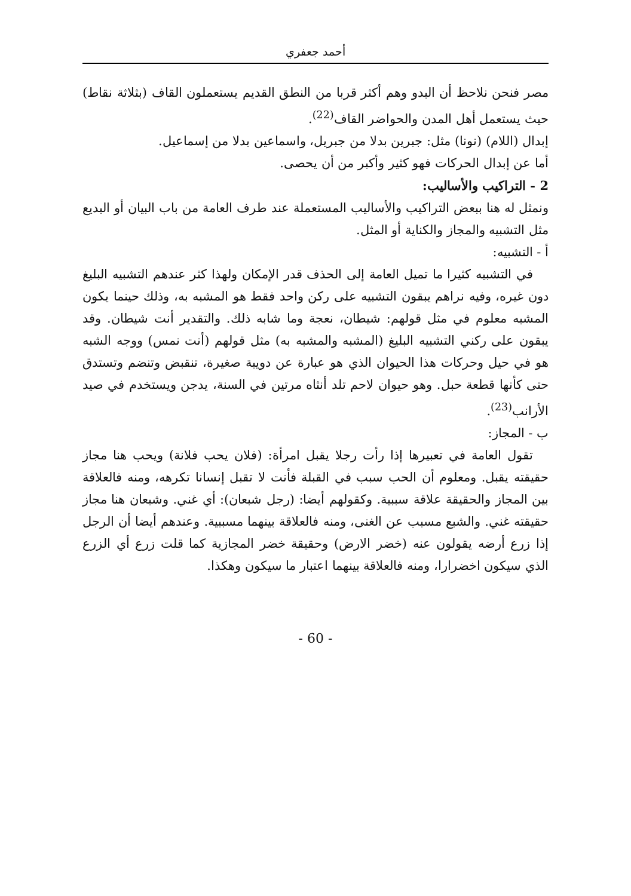أحمد جعفري
مصر فنحن نلاحظ أن البدو وهم أكثر قربا من النطق القديم يستعملون القاف (بثلاثة نقاط) حيث يستعمل أهل المدن والحواضر القاف<sup>(22)</sup>.
إبدال (اللام) (نونا) مثل: جبرين بدلا من جبريل، واسماعين بدلا من إسماعيل.
أما عن إبدال الحركات فهو كثير وأكبر من أن يحصى.
2 - التراكيب والأساليب:
ونمثل له هنا ببعض التراكيب والأساليب المستعملة عند طرف العامة من باب البيان أو البديع مثل التشبيه والمجاز والكناية أو المثل.
أ - التشبيه:
في التشبيه كثيرا ما تميل العامة إلى الحذف قدر الإمكان ولهذا كثر عندهم التشبيه البليغ دون غيره، وفيه نراهم يبقون التشبيه على ركن واحد فقط هو المشبه به، وذلك حينما يكون المشبه معلوم في مثل قولهم: شيطان، نعجة وما شابه ذلك. والتقدير أنت شيطان. وقد يبقون على ركني التشبيه البليغ (المشبه والمشبه به) مثل قولهم (أنت نمس) ووجه الشبه هو في حيل وحركات هذا الحيوان الذي هو عبارة عن دويبة صغيرة، تنقبض وتنضم وتستدق حتى كأنها قطعة حبل. وهو حيوان لاحم تلد أنثاه مرتين في السنة، يدجن ويستخدم في صيد الأرانب<sup>(23)</sup>.
ب - المجاز:
تقول العامة في تعبيرها إذا رأت رجلا يقبل امرأة: (فلان يحب فلانة) ويحب هنا مجاز حقيقته يقبل. ومعلوم أن الحب سبب في القبلة فأنت لا تقبل إنسانا تكرهه، ومنه فالعلاقة بين المجاز والحقيقة علاقة سببية. وكقولهم أيضا: (رجل شبعان): أي غني. وشبعان هنا مجاز حقيقته غني. والشبع مسبب عن الغنى، ومنه فالعلاقة بينهما مسببية. وعندهم أيضا أن الرجل إذا زرع أرضه يقولون عنه (خضر الارض) وحقيقة خضر المجازية كما قلت زرع أي الزرع الذي سيكون اخضرارا، ومنه فالعلاقة بينهما اعتبار ما سيكون وهكذا.
- 60 -